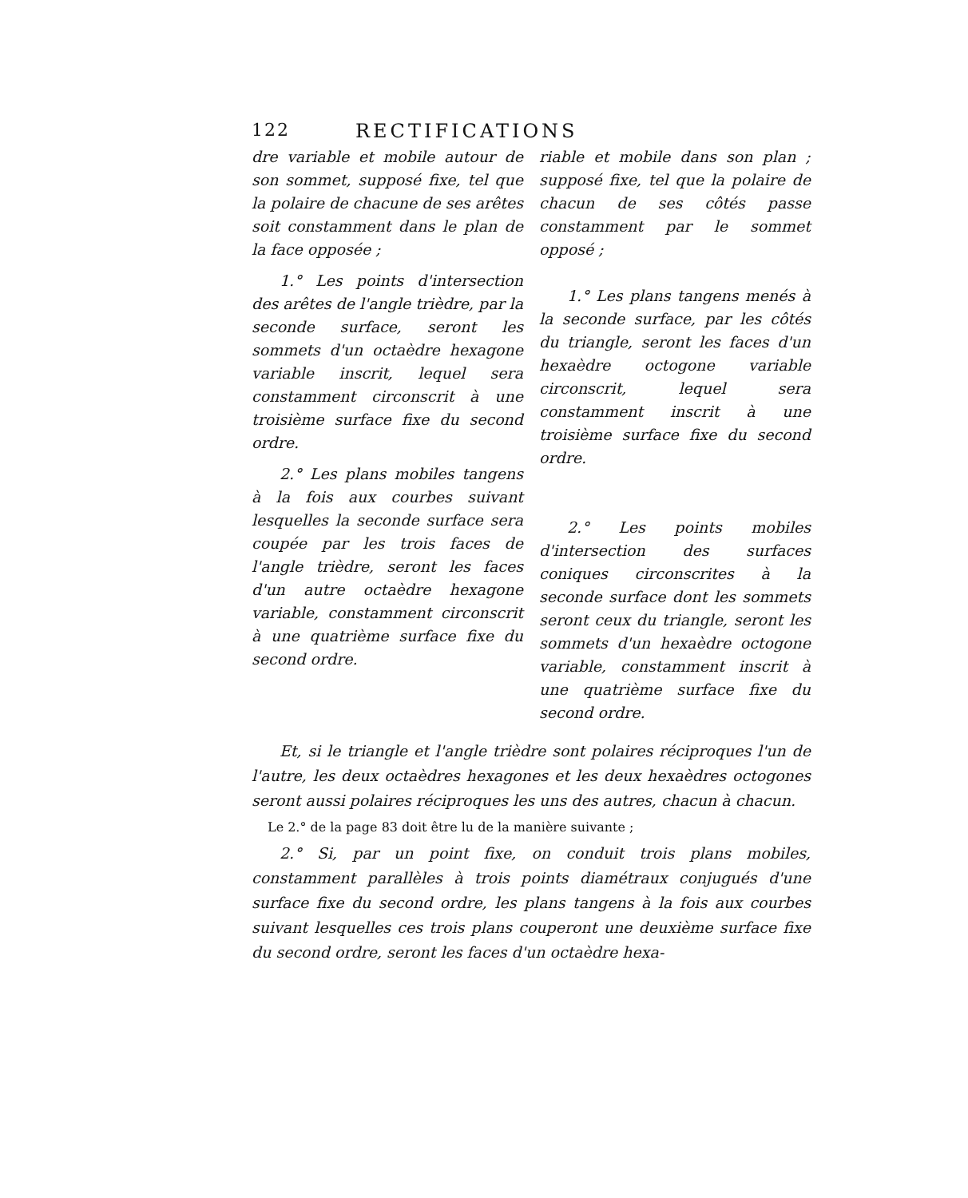122 RECTIFICATIONS
dre variable et mobile autour de son sommet, supposé fixe, tel que la polaire de chacune de ses arêtes soit constamment dans le plan de la face opposée ;
1.° Les points d'intersection des arêtes de l'angle trièdre, par la seconde surface, seront les sommets d'un octaèdre hexagone variable inscrit, lequel sera constamment circonscrit à une troisième surface fixe du second ordre.
2.° Les plans mobiles tangens à la fois aux courbes suivant lesquelles la seconde surface sera coupée par les trois faces de l'angle trièdre, seront les faces d'un autre octaèdre hexagone variable, constamment circonscrit à une quatrième surface fixe du second ordre.
riable et mobile dans son plan ; supposé fixe, tel que la polaire de chacun de ses côtés passe constamment par le sommet opposé ;
1.° Les plans tangens menés à la seconde surface, par les côtés du triangle, seront les faces d'un hexaèdre octogone variable circonscrit, lequel sera constamment inscrit à une troisième surface fixe du second ordre.
2.° Les points mobiles d'intersection des surfaces coniques circonscrites à la seconde surface dont les sommets seront ceux du triangle, seront les sommets d'un hexaèdre octogone variable, constamment inscrit à une quatrième surface fixe du second ordre.
Et, si le triangle et l'angle trièdre sont polaires réciproques l'un de l'autre, les deux octaèdres hexagones et les deux hexaèdres octogones seront aussi polaires réciproques les uns des autres, chacun à chacun.
Le 2.° de la page 83 doit être lu de la manière suivante ;
2.° Si, par un point fixe, on conduit trois plans mobiles, constamment parallèles à trois points diamétraux conjugués d'une surface fixe du second ordre, les plans tangens à la fois aux courbes suivant lesquelles ces trois plans couperont une deuxième surface fixe du second ordre, seront les faces d'un octaèdre hexa-